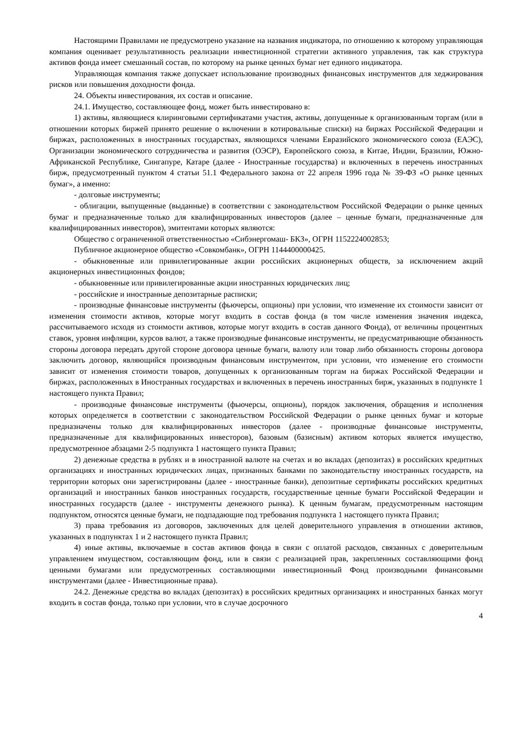Настоящими Правилами не предусмотрено указание на названия индикатора, по отношению к которому управляющая компания оценивает результативность реализации инвестиционной стратегии активного управления, так как структура активов фонда имеет смешанный состав, по которому на рынке ценных бумаг нет единого индикатора.
Управляющая компания также допускает использование производных финансовых инструментов для хеджирования рисков или повышения доходности фонда.
24. Объекты инвестирования, их состав и описание.
24.1. Имущество, составляющее фонд, может быть инвестировано в:
1) активы, являющиеся клиринговыми сертификатами участия, активы, допущенные к организованным торгам (или в отношении которых биржей принято решение о включении в котировальные списки) на биржах Российской Федерации и биржах, расположенных в иностранных государствах, являющихся членами Евразийского экономического союза (ЕАЭС), Организации экономического сотрудничества и развития (ОЭСР), Европейского союза, в Китае, Индии, Бразилии, Южно- Африканской Республике, Сингапуре, Катаре (далее - Иностранные государства) и включенных в перечень иностранных бирж, предусмотренный пунктом 4 статьи 51.1 Федерального закона от 22 апреля 1996 года № 39-ФЗ «О рынке ценных бумаг», а именно:
- долговые инструменты;
- облигации, выпущенные (выданные) в соответствии с законодательством Российской Федерации о рынке ценных бумаг и предназначенные только для квалифицированных инвесторов (далее – ценные бумаги, предназначенные для квалифицированных инвесторов), эмитентами которых являются:
Общество с ограниченной ответственностью «Сибэнергомаш- БКЗ», ОГРН 1152224002853;
Публичное акционерное общество «Совкомбанк», ОГРН 1144400000425.
- обыкновенные или привилегированные акции российских акционерных обществ, за исключением акций акционерных инвестиционных фондов;
- обыкновенные или привилегированные акции иностранных юридических лиц;
- российские и иностранные депозитарные расписки;
- производные финансовые инструменты (фьючерсы, опционы) при условии, что изменение их стоимости зависит от изменения стоимости активов, которые могут входить в состав фонда (в том числе изменения значения индекса, рассчитываемого исходя из стоимости активов, которые могут входить в состав данного Фонда), от величины процентных ставок, уровня инфляции, курсов валют, а также производные финансовые инструменты, не предусматривающие обязанность стороны договора передать другой стороне договора ценные бумаги, валюту или товар либо обязанность стороны договора заключить договор, являющийся производным финансовым инструментом, при условии, что изменение его стоимости зависит от изменения стоимости товаров, допущенных к организованным торгам на биржах Российской Федерации и биржах, расположенных в Иностранных государствах и включенных в перечень иностранных бирж, указанных в подпункте 1 настоящего пункта Правил;
- производные финансовые инструменты (фьючерсы, опционы), порядок заключения, обращения и исполнения которых определяется в соответствии с законодательством Российской Федерации о рынке ценных бумаг и которые предназначены только для квалифицированных инвесторов (далее - производные финансовые инструменты, предназначенные для квалифицированных инвесторов), базовым (базисным) активом которых является имущество, предусмотренное абзацами 2-5 подпункта 1 настоящего пункта Правил;
2) денежные средства в рублях и в иностранной валюте на счетах и во вкладах (депозитах) в российских кредитных организациях и иностранных юридических лицах, признанных банками по законодательству иностранных государств, на территории которых они зарегистрированы (далее - иностранные банки), депозитные сертификаты российских кредитных организаций и иностранных банков иностранных государств, государственные ценные бумаги Российской Федерации и иностранных государств (далее - инструменты денежного рынка). К ценным бумагам, предусмотренным настоящим подпунктом, относятся ценные бумаги, не подпадающие под требования подпункта 1 настоящего пункта Правил;
3) права требования из договоров, заключенных для целей доверительного управления в отношении активов, указанных в подпунктах 1 и 2 настоящего пункта Правил;
4) иные активы, включаемые в состав активов фонда в связи с оплатой расходов, связанных с доверительным управлением имуществом, составляющим фонд, или в связи с реализацией прав, закрепленных составляющими фонд ценными бумагами или предусмотренных составляющими инвестиционный Фонд производными финансовыми инструментами (далее - Инвестиционные права).
24.2. Денежные средства во вкладах (депозитах) в российских кредитных организациях и иностранных банках могут входить в состав фонда, только при условии, что в случае досрочного
4